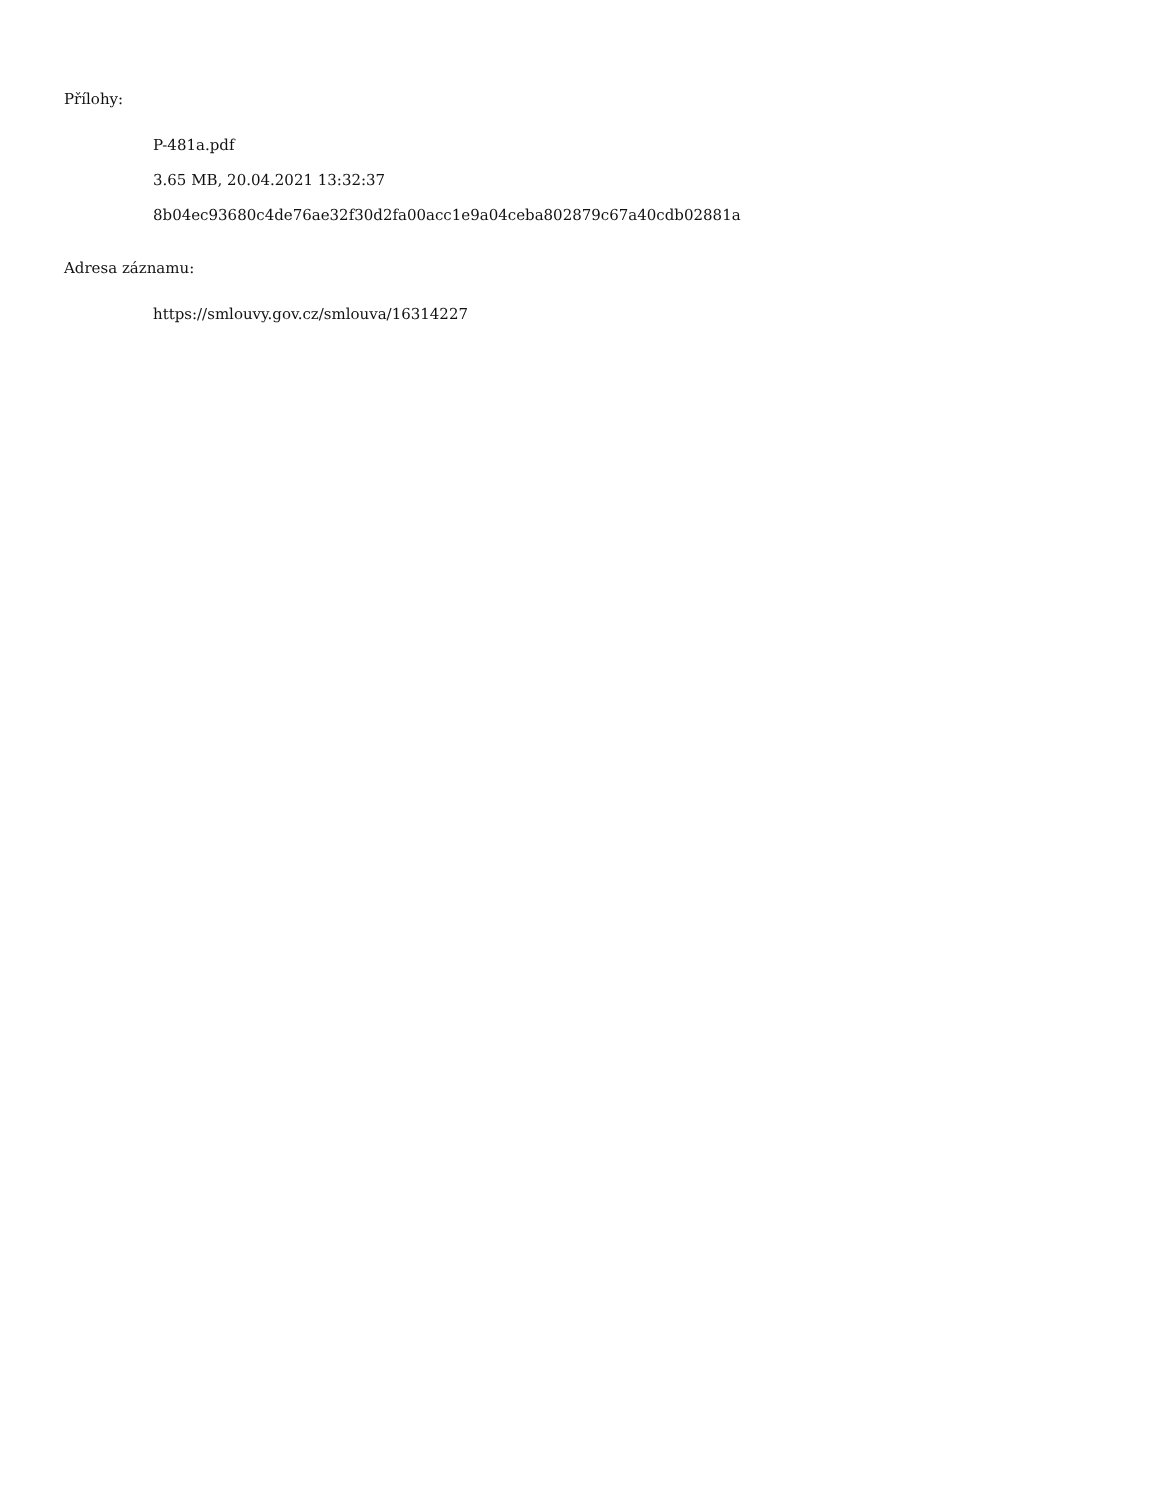Přílohy:
P-481a.pdf
3.65 MB, 20.04.2021 13:32:37
8b04ec93680c4de76ae32f30d2fa00acc1e9a04ceba802879c67a40cdb02881a
Adresa záznamu:
https://smlouvy.gov.cz/smlouva/16314227